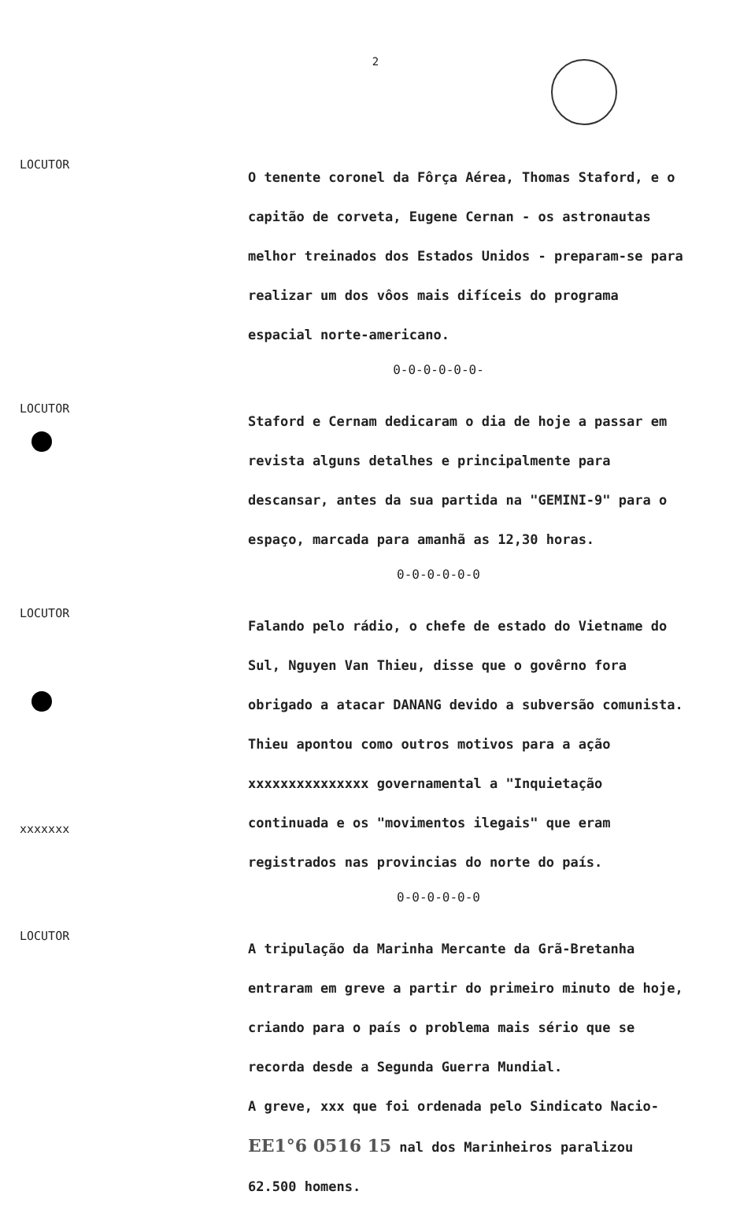2
LOCUTOR
O tenente coronel da Fôrça Aérea, Thomas Staford, e o capitão de corveta, Eugene Cernan - os astronautas melhor treinados dos Estados Unidos - preparam-se para realizar um dos vôos mais difíceis do programa espacial norte-americano.
0-0-0-0-0-0-
LOCUTOR
Staford e Cernam dedicaram o dia de hoje a passar em revista alguns detalhes e principalmente para descansar, antes da sua partida na "GEMINI-9" para o espaço, marcada para amanhã as 12,30 horas.
0-0-0-0-0-0
LOCUTOR
xxxxxxx
Falando pelo rádio, o chefe de estado do Vietname do Sul, Nguyen Van Thieu, disse que o govêrno fora obrigado a atacar DANANG devido a subversão comunista. Thieu apontou como outros motivos para a ação xxxxxxxxxxxxxxx governamental a "Inquietação continuada e os "movimentos ilegais" que eram registrados nas provincias do norte do país.
0-0-0-0-0-0
LOCUTOR
A tripulação da Marinha Mercante da Grã-Bretanha entraram em greve a partir do primeiro minuto de hoje, criando para o país o problema mais sério que se recorda desde a Segunda Guerra Mundial.
A greve, xxx que foi ordenada pelo Sindicato Nacio-
EE1°6 0516 15 nal dos Marinheiros paralizou 62.500 homens.